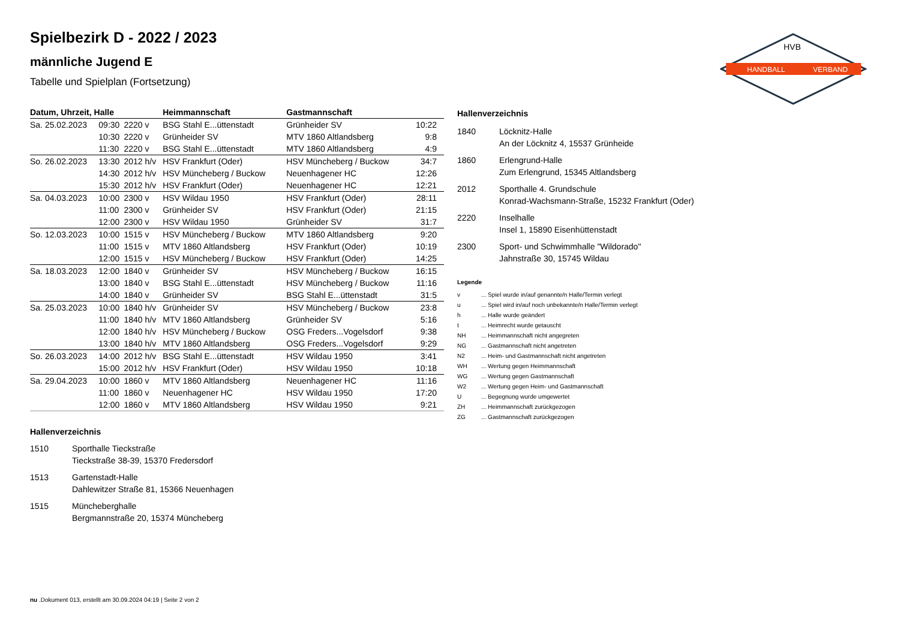HANDBALL
VERBAND
HVB
Spielbezirk D - 2022 / 2023
männliche Jugend E
Tabelle und Spielplan (Fortsetzung)
| Datum, Uhrzeit, Halle | | | Heimmannschaft | Gastmannschaft | |
| --- | --- | --- | --- | --- | --- |
| Sa. 25.02.2023 | 09:30 | 2220 v | BSG Stahl E...üttenstadt | Grünheider SV | 10:22 |
| | 10:30 | 2220 v | Grünheider SV | MTV 1860 Altlandsberg | 9:8 |
| | 11:30 | 2220 v | BSG Stahl E...üttenstadt | MTV 1860 Altlandsberg | 4:9 |
| So. 26.02.2023 | 13:30 | 2012 h/v | HSV Frankfurt (Oder) | HSV Müncheberg / Buckow | 34:7 |
| | 14:30 | 2012 h/v | HSV Müncheberg / Buckow | Neuenhagener HC | 12:26 |
| | 15:30 | 2012 h/v | HSV Frankfurt (Oder) | Neuenhagener HC | 12:21 |
| Sa. 04.03.2023 | 10:00 | 2300 v | HSV Wildau 1950 | HSV Frankfurt (Oder) | 28:11 |
| | 11:00 | 2300 v | Grünheider SV | HSV Frankfurt (Oder) | 21:15 |
| | 12:00 | 2300 v | HSV Wildau 1950 | Grünheider SV | 31:7 |
| So. 12.03.2023 | 10:00 | 1515 v | HSV Müncheberg / Buckow | MTV 1860 Altlandsberg | 9:20 |
| | 11:00 | 1515 v | MTV 1860 Altlandsberg | HSV Frankfurt (Oder) | 10:19 |
| | 12:00 | 1515 v | HSV Müncheberg / Buckow | HSV Frankfurt (Oder) | 14:25 |
| Sa. 18.03.2023 | 12:00 | 1840 v | Grünheider SV | HSV Müncheberg / Buckow | 16:15 |
| | 13:00 | 1840 v | BSG Stahl E...üttenstadt | HSV Müncheberg / Buckow | 11:16 |
| | 14:00 | 1840 v | Grünheider SV | BSG Stahl E...üttenstadt | 31:5 |
| Sa. 25.03.2023 | 10:00 | 1840 h/v | Grünheider SV | HSV Müncheberg / Buckow | 23:8 |
| | 11:00 | 1840 h/v | MTV 1860 Altlandsberg | Grünheider SV | 5:16 |
| | 12:00 | 1840 h/v | HSV Müncheberg / Buckow | OSG Freders...Vogelsdorf | 9:38 |
| | 13:00 | 1840 h/v | MTV 1860 Altlandsberg | OSG Freders...Vogelsdorf | 9:29 |
| So. 26.03.2023 | 14:00 | 2012 h/v | BSG Stahl E...üttenstadt | HSV Wildau 1950 | 3:41 |
| | 15:00 | 2012 h/v | HSV Frankfurt (Oder) | HSV Wildau 1950 | 10:18 |
| Sa. 29.04.2023 | 10:00 | 1860 v | MTV 1860 Altlandsberg | Neuenhagener HC | 11:16 |
| | 11:00 | 1860 v | Neuenhagener HC | HSV Wildau 1950 | 17:20 |
| | 12:00 | 1860 v | MTV 1860 Altlandsberg | HSV Wildau 1950 | 9:21 |
Hallenverzeichnis
1510 Sporthalle Tieckstraße
Tieckstraße 38-39, 15370 Fredersdorf
1513 Gartenstadt-Halle
Dahlewitzer Straße 81, 15366 Neuenhagen
1515 Müncheberghalle
Bergmannstraße 20, 15374 Müncheberg
Hallenverzeichnis
1840 Löcknitz-Halle
An der Löcknitz 4, 15537 Grünheide
1860 Erlengrund-Halle
Zum Erlengrund, 15345 Altlandsberg
2012 Sporthalle 4. Grundschule
Konrad-Wachsmann-Straße, 15232 Frankfurt (Oder)
2220 Inselhalle
Insel 1, 15890 Eisenhüttenstadt
2300 Sport- und Schwimmhalle "Wildorado"
Jahnstraße 30, 15745 Wildau
Legende
v ... Spiel wurde in/auf genannte/n Halle/Termin verlegt
u ... Spiel wird in/auf noch unbekannte/n Halle/Termin verlegt
h ... Halle wurde geändert
t ... Heimrecht wurde getauscht
NH ... Heimmannschaft nicht angegreten
NG ... Gastmannschaft nicht angetreten
N2 ... Heim- und Gastmannschaft nicht angetreten
WH ... Wertung gegen Heimmannschaft
WG ... Wertung gegen Gastmannschaft
W2 ... Wertung gegen Heim- und Gastmannschaft
U ... Begegnung wurde umgewertet
ZH ... Heimmannschaft zurückgezogen
ZG ... Gastmannschaft zurückgezogen
nu .Dokument 013, erstellt am 30.09.2024 04:19 | Seite 2 von 2